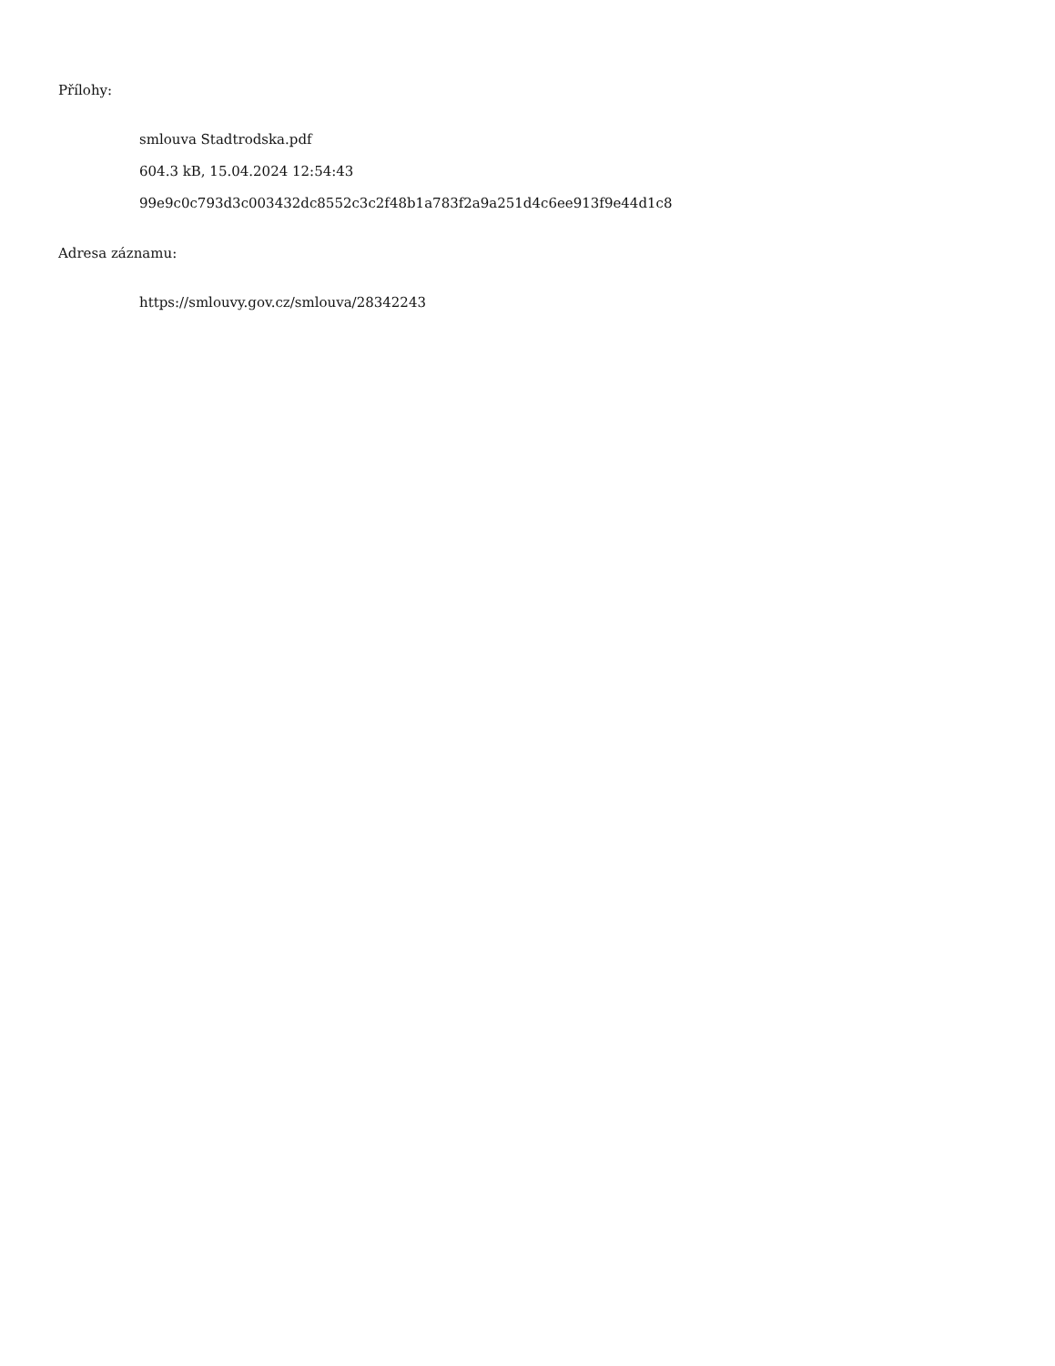Přílohy:
smlouva Stadtrodska.pdf
604.3 kB, 15.04.2024 12:54:43
99e9c0c793d3c003432dc8552c3c2f48b1a783f2a9a251d4c6ee913f9e44d1c8
Adresa záznamu:
https://smlouvy.gov.cz/smlouva/28342243